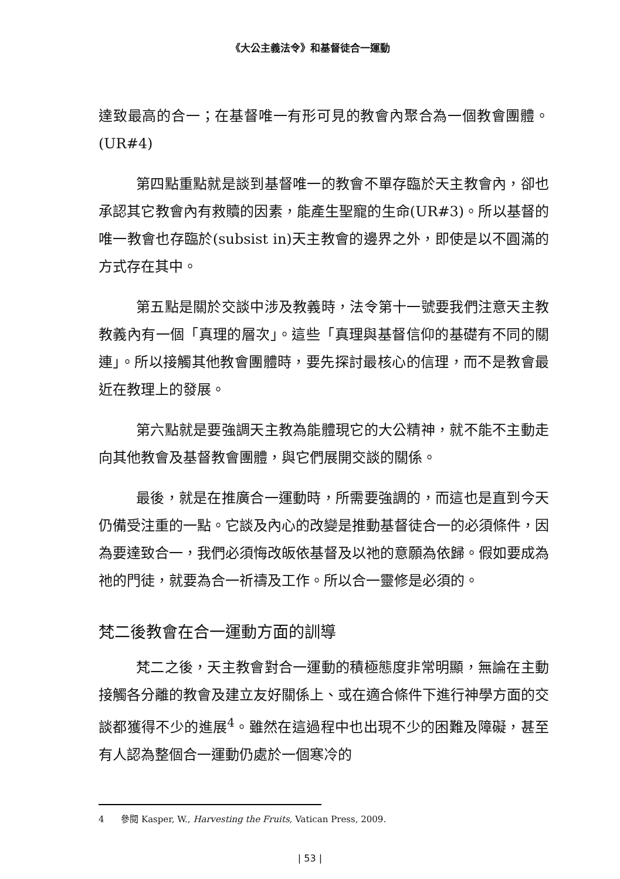《大公主義法令》和基督徒合一運動
達致最高的合一；在基督唯一有形可見的教會內聚合為一個教會團體。(UR#4)
第四點重點就是談到基督唯一的教會不單存臨於天主教會內，卻也承認其它教會內有救贖的因素，能產生聖寵的生命(UR#3)。所以基督的唯一教會也存臨於(subsist in)天主教會的邊界之外，即使是以不圓滿的方式存在其中。
第五點是關於交談中涉及教義時，法令第十一號要我們注意天主教教義內有一個「真理的層次」。這些「真理與基督信仰的基礎有不同的關連」。所以接觸其他教會團體時，要先探討最核心的信理，而不是教會最近在教理上的發展。
第六點就是要強調天主教為能體現它的大公精神，就不能不主動走向其他教會及基督教會團體，與它們展開交談的關係。
最後，就是在推廣合一運動時，所需要強調的，而這也是直到今天仍備受注重的一點。它談及內心的改變是推動基督徒合一的必須條件，因為要達致合一，我們必須悔改皈依基督及以祂的意願為依歸。假如要成為祂的門徒，就要為合一祈禱及工作。所以合一靈修是必須的。
梵二後教會在合一運動方面的訓導
梵二之後，天主教會對合一運動的積極態度非常明顯，無論在主動接觸各分離的教會及建立友好關係上、或在適合條件下進行神學方面的交談都獲得不少的進展<sup>4</sup>。雖然在這過程中也出現不少的困難及障礙，甚至有人認為整個合一運動仍處於一個寒冷的
4 參閱 Kasper, W., Harvesting the Fruits, Vatican Press, 2009.
| 53 |
Holy Spirit Seminary Library